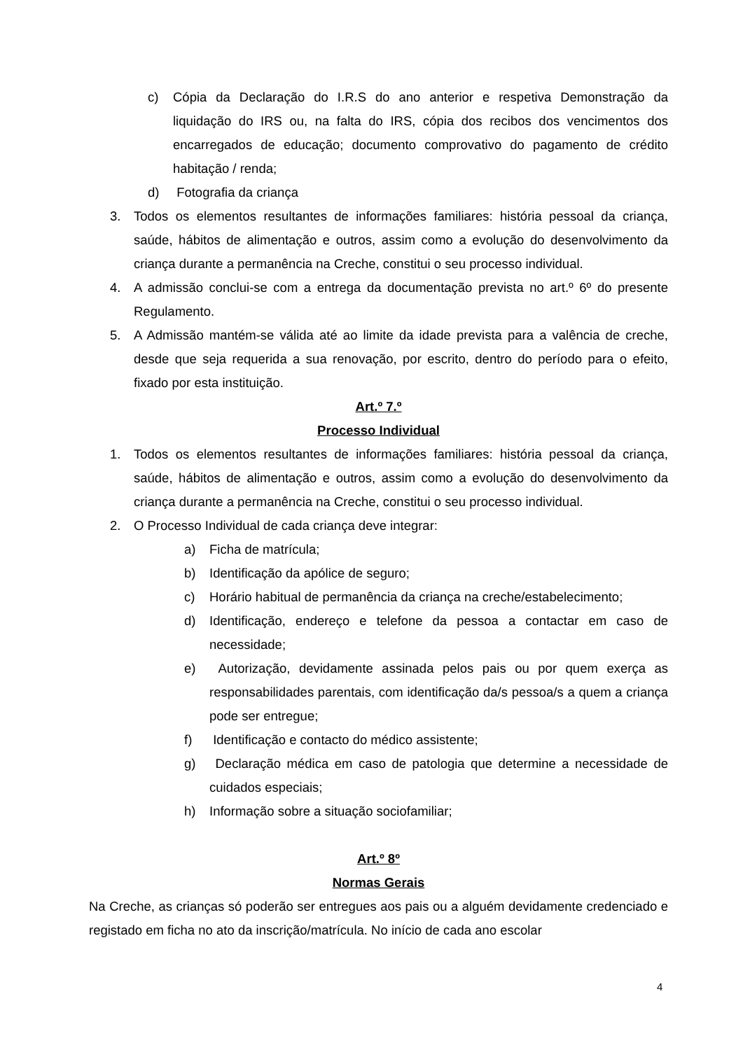c) Cópia da Declaração do I.R.S do ano anterior e respetiva Demonstração da liquidação do IRS ou, na falta do IRS, cópia dos recibos dos vencimentos dos encarregados de educação; documento comprovativo do pagamento de crédito habitação / renda;
d) Fotografia da criança
3. Todos os elementos resultantes de informações familiares: história pessoal da criança, saúde, hábitos de alimentação e outros, assim como a evolução do desenvolvimento da criança durante a permanência na Creche, constitui o seu processo individual.
4. A admissão conclui-se com a entrega da documentação prevista no art.º 6º do presente Regulamento.
5. A Admissão mantém-se válida até ao limite da idade prevista para a valência de creche, desde que seja requerida a sua renovação, por escrito, dentro do período para o efeito, fixado por esta instituição.
Art.º 7.º
Processo Individual
1. Todos os elementos resultantes de informações familiares: história pessoal da criança, saúde, hábitos de alimentação e outros, assim como a evolução do desenvolvimento da criança durante a permanência na Creche, constitui o seu processo individual.
2. O Processo Individual de cada criança deve integrar:
a) Ficha de matrícula;
b) Identificação da apólice de seguro;
c) Horário habitual de permanência da criança na creche/estabelecimento;
d) Identificação, endereço e telefone da pessoa a contactar em caso de necessidade;
e) Autorização, devidamente assinada pelos pais ou por quem exerça as responsabilidades parentais, com identificação da/s pessoa/s a quem a criança pode ser entregue;
f) Identificação e contacto do médico assistente;
g) Declaração médica em caso de patologia que determine a necessidade de cuidados especiais;
h) Informação sobre a situação sociofamiliar;
Art.º 8º
Normas Gerais
Na Creche, as crianças só poderão ser entregues aos pais ou a alguém devidamente credenciado e registado em ficha no ato da inscrição/matrícula. No início de cada ano escolar
4